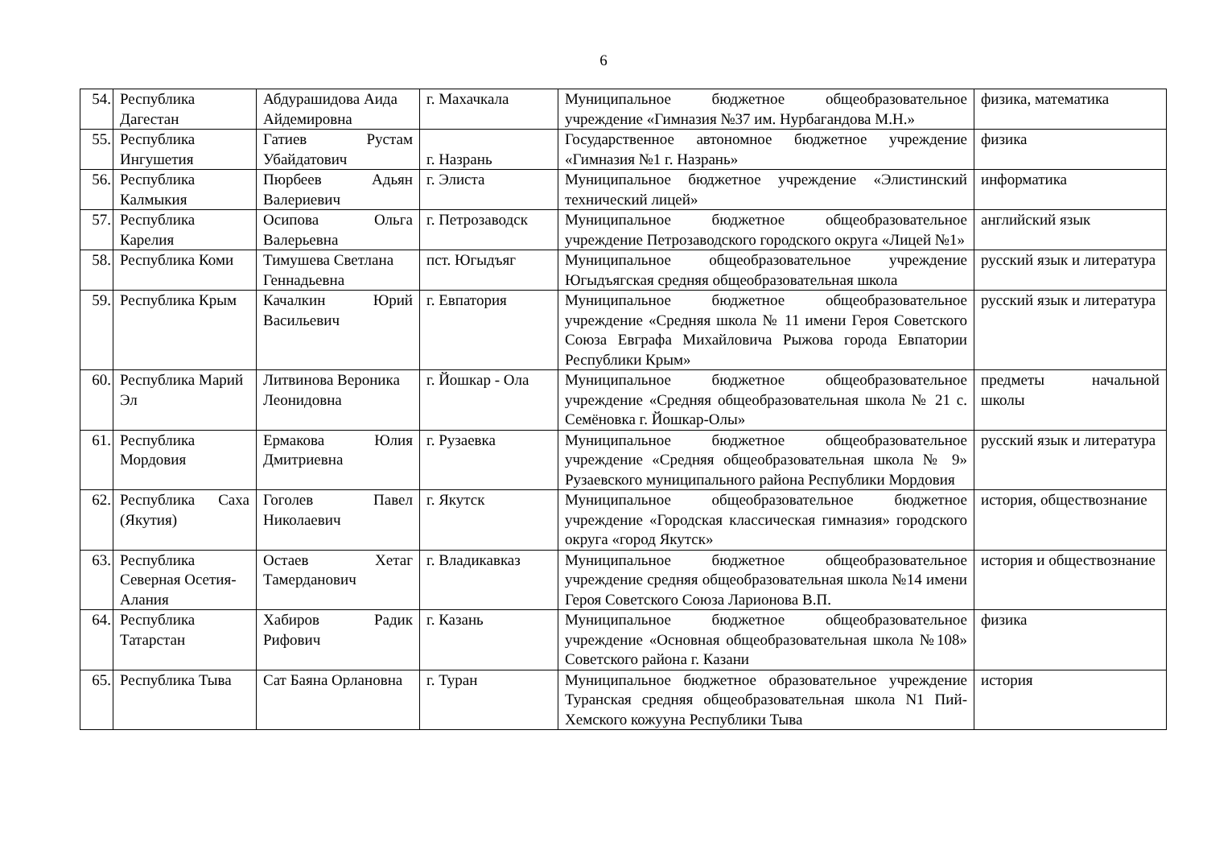6
| 54. | Республика Дагестан | Абдурашидова Аида Айдемировна | г. Махачкала | Муниципальное бюджетное общеобразовательное учреждение «Гимназия №37 им. Нурбагандова М.Н.» | физика, математика |
| 55. | Республика Ингушетия | Гатиев Рустам Убайдатович | г. Назрань | Государственное автономное бюджетное учреждение «Гимназия №1 г. Назрань» | физика |
| 56. | Республика Калмыкия | Пюрбеев Адьян Валериевич | г. Элиста | Муниципальное бюджетное учреждение «Элистинский технический лицей» | информатика |
| 57. | Республика Карелия | Осипова Ольга Валерьевна | г. Петрозаводск | Муниципальное бюджетное общеобразовательное учреждение Петрозаводского городского округа «Лицей №1» | английский язык |
| 58. | Республика Коми | Тимушева Светлана Геннадьевна | пст. Югыдъяг | Муниципальное общеобразовательное учреждение Югыдъягская средняя общеобразовательная школа | русский язык и литература |
| 59. | Республика Крым | Качалкин Юрий Васильевич | г. Евпатория | Муниципальное бюджетное общеобразовательное учреждение «Средняя школа № 11 имени Героя Советского Союза Евграфа Михайловича Рыжова города Евпатории Республики Крым» | русский язык и литература |
| 60. | Республика Марий Эл | Литвинова Вероника Леонидовна | г. Йошкар - Ола | Муниципальное бюджетное общеобразовательное учреждение «Средняя общеобразовательная школа № 21 с. Семёновка г. Йошкар-Олы» | предметы начальной школы |
| 61. | Республика Мордовия | Ермакова Юлия Дмитриевна | г. Рузаевка | Муниципальное бюджетное общеобразовательное учреждение «Средняя общеобразовательная школа № 9» Рузаевского муниципального района Республики Мордовия | русский язык и литература |
| 62. | Республика Саха (Якутия) | Гоголев Павел Николаевич | г. Якутск | Муниципальное общеобразовательное бюджетное учреждение «Городская классическая гимназия» городского округа «город Якутск» | история, обществознание |
| 63. | Республика Северная Осетия-Алания | Остаев Хетаг Тамерданович | г. Владикавказ | Муниципальное бюджетное общеобразовательное учреждение средняя общеобразовательная школа №14 имени Героя Советского Союза Ларионова В.П. | история и обществознание |
| 64. | Республика Татарстан | Хабиров Радик Рифович | г. Казань | Муниципальное бюджетное общеобразовательное учреждение «Основная общеобразовательная школа №108» Советского района г. Казани | физика |
| 65. | Республика Тыва | Сат Баяна Орлановна | г. Туран | Муниципальное бюджетное образовательное учреждение Туранская средняя общеобразовательная школа N1 Пий-Хемского кожууна Республики Тыва | история |